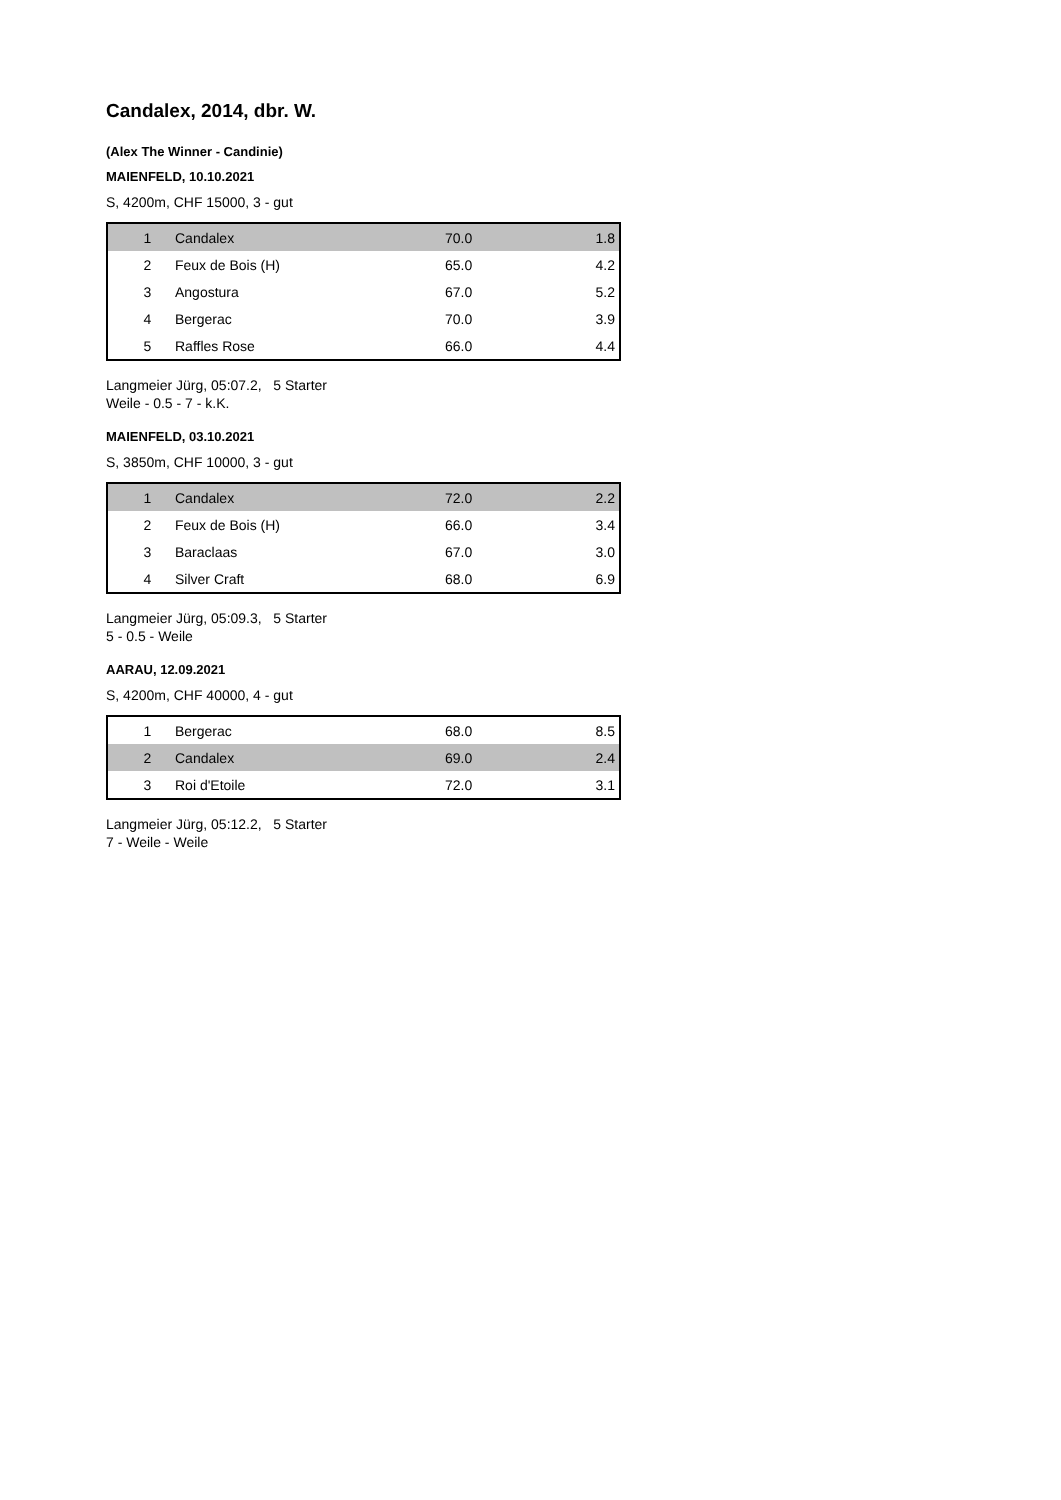Candalex, 2014, dbr. W.
(Alex The Winner - Candinie)
MAIENFELD, 10.10.2021
S, 4200m, CHF 15000, 3 - gut
| 1 | Candalex | 70.0 | 1.8 |
| 2 | Feux de Bois (H) | 65.0 | 4.2 |
| 3 | Angostura | 67.0 | 5.2 |
| 4 | Bergerac | 70.0 | 3.9 |
| 5 | Raffles Rose | 66.0 | 4.4 |
Langmeier Jürg, 05:07.2, 5 Starter
Weile - 0.5 - 7 - k.K.
MAIENFELD, 03.10.2021
S, 3850m, CHF 10000, 3 - gut
| 1 | Candalex | 72.0 | 2.2 |
| 2 | Feux de Bois (H) | 66.0 | 3.4 |
| 3 | Baraclaas | 67.0 | 3.0 |
| 4 | Silver Craft | 68.0 | 6.9 |
Langmeier Jürg, 05:09.3, 5 Starter
5 - 0.5 - Weile
AARAU, 12.09.2021
S, 4200m, CHF 40000, 4 - gut
| 1 | Bergerac | 68.0 | 8.5 |
| 2 | Candalex | 69.0 | 2.4 |
| 3 | Roi d'Etoile | 72.0 | 3.1 |
Langmeier Jürg, 05:12.2, 5 Starter
7 - Weile - Weile